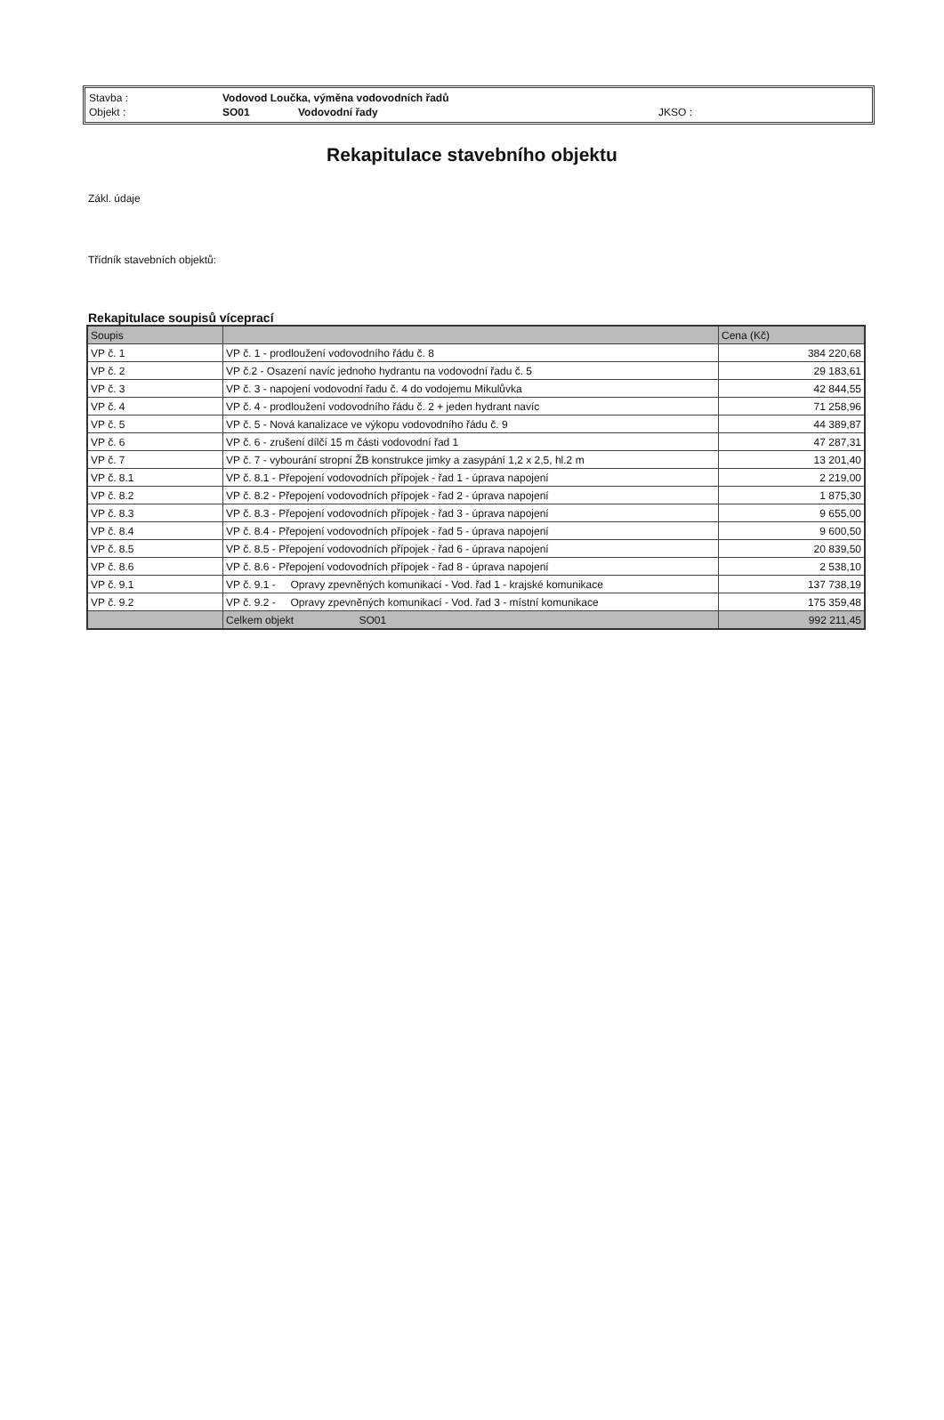| Stavba : | Vodovod Loučka, výměna vodovodních řadů | | |
| Objekt : | SO01 | Vodovodní řady | JKSO : |
Rekapitulace stavebního objektu
Zákl. údaje
Třídník stavebních objektů:
Rekapitulace soupisů víceprací
| Soupis | | Cena (Kč) |
| --- | --- | --- |
| VP č. 1 | VP č. 1 - prodloužení vodovodního řádu č. 8 | 384 220,68 |
| VP č. 2 | VP č.2 - Osazení navíc jednoho hydrantu na vodovodní řadu č. 5 | 29 183,61 |
| VP č. 3 | VP č. 3 - napojení vodovodní řadu č. 4 do vodojemu Mikulůvka | 42 844,55 |
| VP č. 4 | VP č. 4 - prodloužení vodovodního řádu č. 2 + jeden hydrant navíc | 71 258,96 |
| VP č. 5 | VP č. 5 - Nová kanalizace ve výkopu vodovodního řádu č. 9 | 44 389,87 |
| VP č. 6 | VP č. 6 - zrušení dílčí 15 m části vodovodní řad 1 | 47 287,31 |
| VP č. 7 | VP č. 7 - vybourání stropní ŽB konstrukce jimky a zasypání 1,2 x 2,5, hl.2 m | 13 201,40 |
| VP č. 8.1 | VP č. 8.1 - Přepojení vodovodních přípojek - řad 1 - úprava napojení | 2 219,00 |
| VP č. 8.2 | VP č. 8.2 - Přepojení vodovodních přípojek - řad 2 - úprava napojení | 1 875,30 |
| VP č. 8.3 | VP č. 8.3 - Přepojení vodovodních přípojek - řad 3 - úprava napojení | 9 655,00 |
| VP č. 8.4 | VP č. 8.4 - Přepojení vodovodních přípojek - řad 5 - úprava napojení | 9 600,50 |
| VP č. 8.5 | VP č. 8.5 - Přepojení vodovodních přípojek - řad 6 - úprava napojení | 20 839,50 |
| VP č. 8.6 | VP č. 8.6 - Přepojení vodovodních přípojek - řad 8 - úprava napojení | 2 538,10 |
| VP č. 9.1 | VP č. 9.1 - Opravy zpevněných komunikací - Vod. řad 1 - krajské komunikace | 137 738,19 |
| VP č. 9.2 | VP č. 9.2 - Opravy zpevněných komunikací - Vod. řad 3 - místní komunikace | 175 359,48 |
| | Celkem objekt SO01 | 992 211,45 |